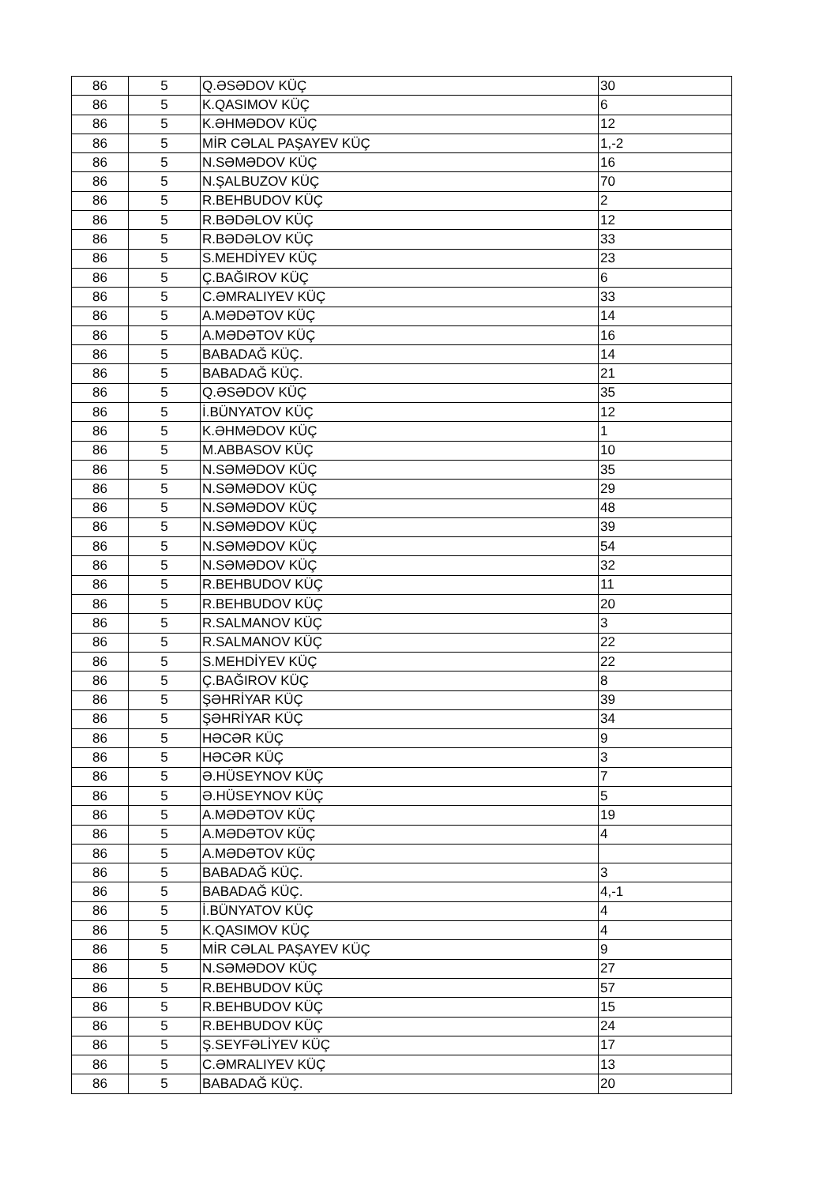| 86 | 5 | Q.ƏSƏDOV KÜÇ | 30 |
| 86 | 5 | K.QASIMOV KÜÇ | 6 |
| 86 | 5 | K.ƏHMƏDOV KÜÇ | 12 |
| 86 | 5 | MİR CƏLAL PAŞAYEV KÜÇ | 1,-2 |
| 86 | 5 | N.SƏMƏDOV KÜÇ | 16 |
| 86 | 5 | N.ŞALBUZOV KÜÇ | 70 |
| 86 | 5 | R.BEHBUDOV KÜÇ | 2 |
| 86 | 5 | R.BƏDƏLOV KÜÇ | 12 |
| 86 | 5 | R.BƏDƏLOV KÜÇ | 33 |
| 86 | 5 | S.MEHDİYEV KÜÇ | 23 |
| 86 | 5 | Ç.BAĞIROV KÜÇ | 6 |
| 86 | 5 | C.ƏMRALIYEV KÜÇ | 33 |
| 86 | 5 | A.MƏDƏTOV KÜÇ | 14 |
| 86 | 5 | A.MƏDƏTOV KÜÇ | 16 |
| 86 | 5 | BABADAĞ KÜÇ. | 14 |
| 86 | 5 | BABADAĞ KÜÇ. | 21 |
| 86 | 5 | Q.ƏSƏDOV KÜÇ | 35 |
| 86 | 5 | İ.BÜNYATOV KÜÇ | 12 |
| 86 | 5 | K.ƏHMƏDOV KÜÇ | 1 |
| 86 | 5 | M.ABBASOV KÜÇ | 10 |
| 86 | 5 | N.SƏMƏDOV KÜÇ | 35 |
| 86 | 5 | N.SƏMƏDOV KÜÇ | 29 |
| 86 | 5 | N.SƏMƏDOV KÜÇ | 48 |
| 86 | 5 | N.SƏMƏDOV KÜÇ | 39 |
| 86 | 5 | N.SƏMƏDOV KÜÇ | 54 |
| 86 | 5 | N.SƏMƏDOV KÜÇ | 32 |
| 86 | 5 | R.BEHBUDOV KÜÇ | 11 |
| 86 | 5 | R.BEHBUDOV KÜÇ | 20 |
| 86 | 5 | R.SALMANOV KÜÇ | 3 |
| 86 | 5 | R.SALMANOV KÜÇ | 22 |
| 86 | 5 | S.MEHDİYEV KÜÇ | 22 |
| 86 | 5 | Ç.BAĞIROV KÜÇ | 8 |
| 86 | 5 | ŞƏHRİYAR KÜÇ | 39 |
| 86 | 5 | ŞƏHRİYAR KÜÇ | 34 |
| 86 | 5 | HƏCƏR KÜÇ | 9 |
| 86 | 5 | HƏCƏR KÜÇ | 3 |
| 86 | 5 | Ə.HÜSEYNOV KÜÇ | 7 |
| 86 | 5 | Ə.HÜSEYNOV KÜÇ | 5 |
| 86 | 5 | A.MƏDƏTOV KÜÇ | 19 |
| 86 | 5 | A.MƏDƏTOV KÜÇ | 4 |
| 86 | 5 | A.MƏDƏTOV KÜÇ | |
| 86 | 5 | BABADAĞ KÜÇ. | 3 |
| 86 | 5 | BABADAĞ KÜÇ. | 4,-1 |
| 86 | 5 | İ.BÜNYATOV KÜÇ | 4 |
| 86 | 5 | K.QASIMOV KÜÇ | 4 |
| 86 | 5 | MİR CƏLAL PAŞAYEV KÜÇ | 9 |
| 86 | 5 | N.SƏMƏDOV KÜÇ | 27 |
| 86 | 5 | R.BEHBUDOV KÜÇ | 57 |
| 86 | 5 | R.BEHBUDOV KÜÇ | 15 |
| 86 | 5 | R.BEHBUDOV KÜÇ | 24 |
| 86 | 5 | Ş.SEYFƏLİYEV KÜÇ | 17 |
| 86 | 5 | C.ƏMRALIYEV KÜÇ | 13 |
| 86 | 5 | BABADAĞ KÜÇ. | 20 |